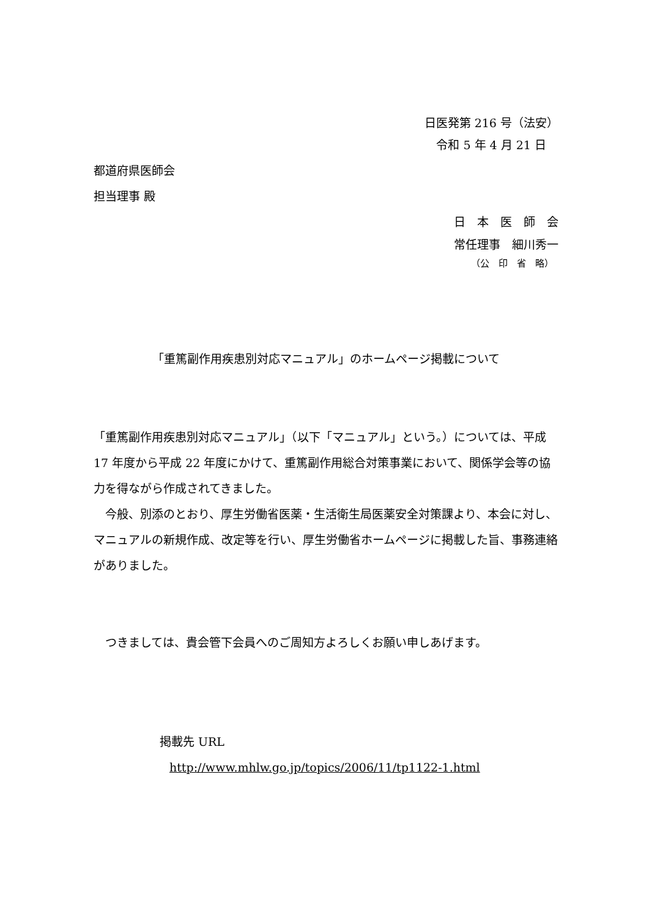日医発第 216 号（法安）
令和 5 年 4 月 21 日
都道府県医師会
担当理事 殿
日　本　医　師　会
常任理事　細川秀一
（公　印　省　略）
「重篤副作用疾患別対応マニュアル」のホームページ掲載について
「重篤副作用疾患別対応マニュアル」（以下「マニュアル」という。）については、平成 17 年度から平成 22 年度にかけて、重篤副作用総合対策事業において、関係学会等の協力を得ながら作成されてきました。
　今般、別添のとおり、厚生労働省医薬・生活衛生局医薬安全対策課より、本会に対し、マニュアルの新規作成、改定等を行い、厚生労働省ホームページに掲載した旨、事務連絡がありました。
　つきましては、貴会管下会員へのご周知方よろしくお願い申しあげます。
掲載先 URL
http://www.mhlw.go.jp/topics/2006/11/tp1122-1.html